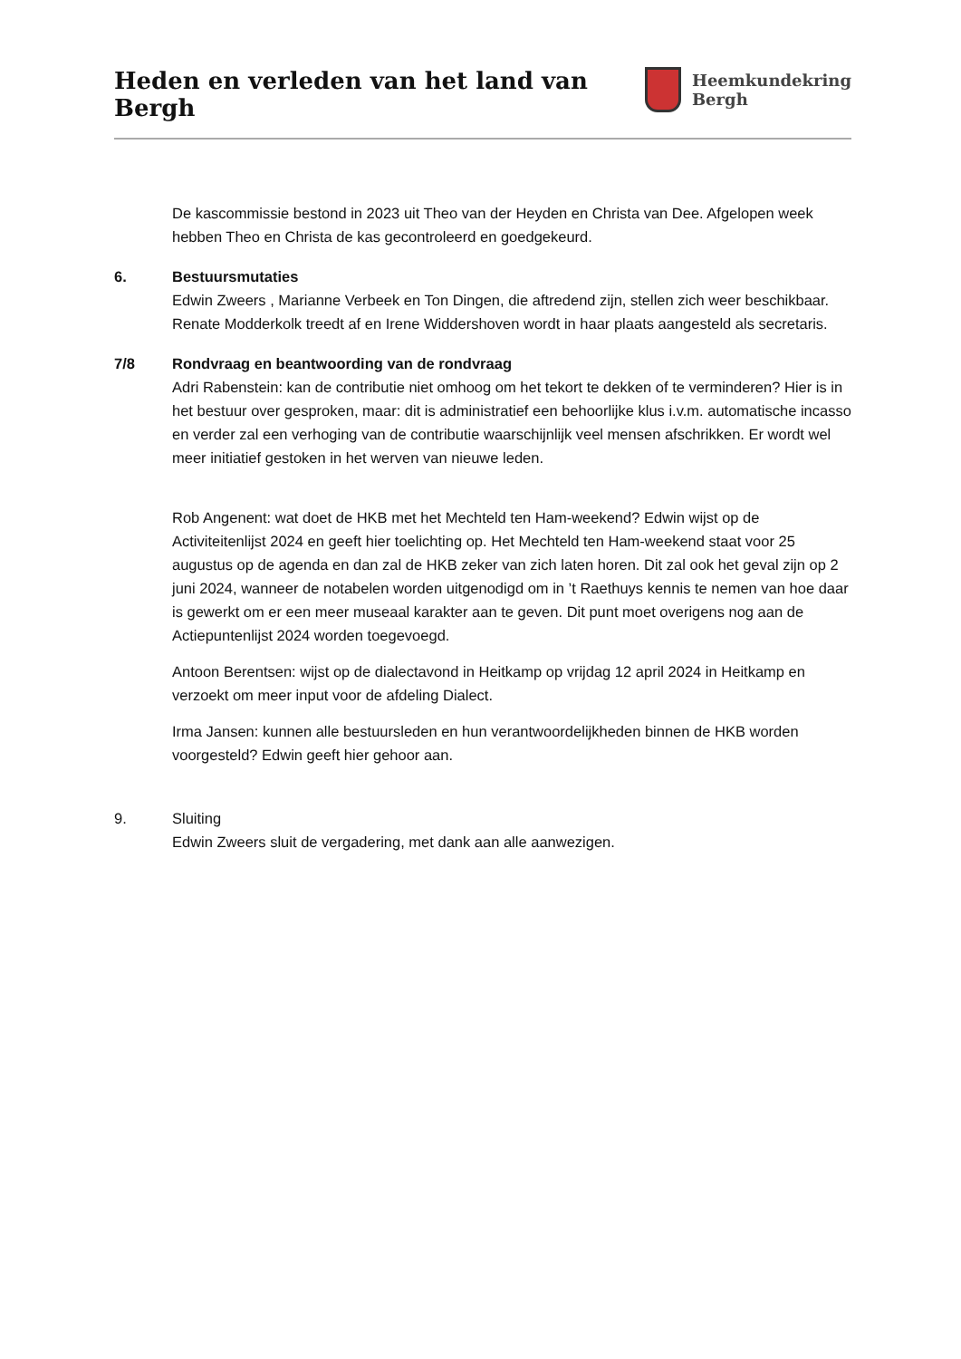Heden en verleden van het land van Bergh
Heemkundekring
Bergh
De kascommissie bestond in 2023 uit Theo van der Heyden en Christa van Dee. Afgelopen week hebben Theo en Christa de kas gecontroleerd en goedgekeurd.
6. Bestuursmutaties
Edwin Zweers , Marianne Verbeek en Ton Dingen, die aftredend zijn, stellen zich weer beschikbaar. Renate Modderkolk treedt af en Irene Widdershoven wordt in haar plaats aangesteld als secretaris.
7/8 Rondvraag en beantwoording van de rondvraag
Adri Rabenstein: kan de contributie niet omhoog om het tekort te dekken of te verminderen? Hier is in het bestuur over gesproken, maar: dit is administratief een behoorlijke klus i.v.m. automatische incasso en verder zal een verhoging van de contributie waarschijnlijk veel mensen afschrikken. Er wordt wel meer initiatief gestoken in het werven van nieuwe leden.
Rob Angenent: wat doet de HKB met het Mechteld ten Ham-weekend? Edwin wijst op de Activiteitenlijst 2024 en geeft hier toelichting op. Het Mechteld ten Ham-weekend staat voor 25 augustus op de agenda en dan zal de HKB zeker van zich laten horen. Dit zal ook het geval zijn op 2 juni 2024, wanneer de notabelen worden uitgenodigd om in ’t Raethuys kennis te nemen van hoe daar is gewerkt om er een meer museaal karakter aan te geven. Dit punt moet overigens nog aan de Actiepuntenlijst 2024 worden toegevoegd.
Antoon Berentsen: wijst op de dialectavond in Heitkamp op vrijdag 12 april 2024 in Heitkamp en verzoekt om meer input voor de afdeling Dialect.
Irma Jansen: kunnen alle bestuursleden en hun verantwoordelijkheden binnen de HKB worden voorgesteld? Edwin geeft hier gehoor aan.
9. Sluiting
Edwin Zweers sluit de vergadering, met dank aan alle aanwezigen.